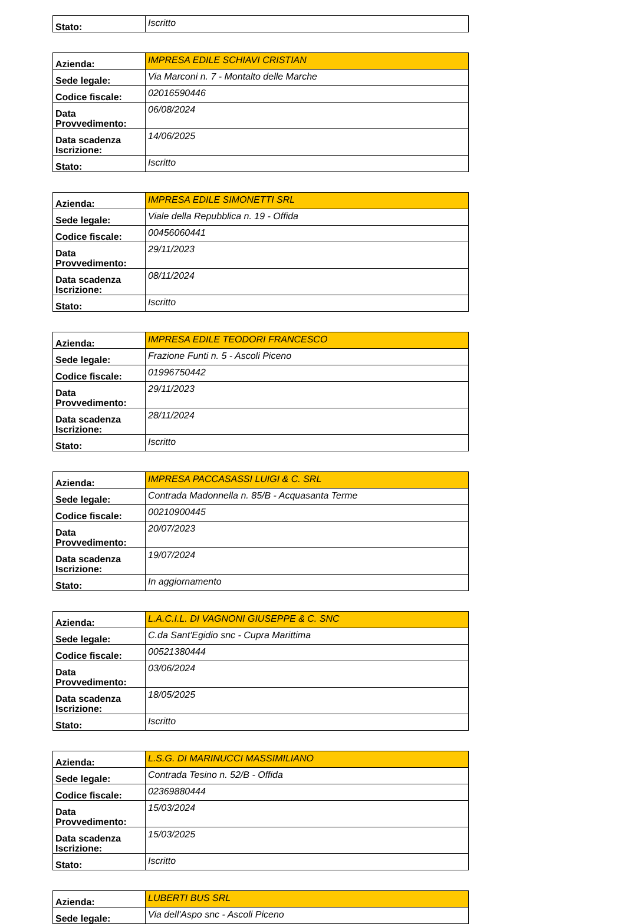| Stato: | Iscritto |
| Azienda: | IMPRESA EDILE SCHIAVI CRISTIAN |
| Sede legale: | Via Marconi n. 7 - Montalto delle Marche |
| Codice fiscale: | 02016590446 |
| Data Provvedimento: | 06/08/2024 |
| Data scadenza Iscrizione: | 14/06/2025 |
| Stato: | Iscritto |
| Azienda: | IMPRESA EDILE SIMONETTI SRL |
| Sede legale: | Viale della Repubblica n. 19 - Offida |
| Codice fiscale: | 00456060441 |
| Data Provvedimento: | 29/11/2023 |
| Data scadenza Iscrizione: | 08/11/2024 |
| Stato: | Iscritto |
| Azienda: | IMPRESA EDILE TEODORI FRANCESCO |
| Sede legale: | Frazione Funti n. 5 - Ascoli Piceno |
| Codice fiscale: | 01996750442 |
| Data Provvedimento: | 29/11/2023 |
| Data scadenza Iscrizione: | 28/11/2024 |
| Stato: | Iscritto |
| Azienda: | IMPRESA PACCASASSI LUIGI & C. SRL |
| Sede legale: | Contrada Madonnella n. 85/B - Acquasanta Terme |
| Codice fiscale: | 00210900445 |
| Data Provvedimento: | 20/07/2023 |
| Data scadenza Iscrizione: | 19/07/2024 |
| Stato: | In aggiornamento |
| Azienda: | L.A.C.I.L. DI VAGNONI GIUSEPPE & C. SNC |
| Sede legale: | C.da Sant'Egidio snc - Cupra Marittima |
| Codice fiscale: | 00521380444 |
| Data Provvedimento: | 03/06/2024 |
| Data scadenza Iscrizione: | 18/05/2025 |
| Stato: | Iscritto |
| Azienda: | L.S.G. DI MARINUCCI MASSIMILIANO |
| Sede legale: | Contrada Tesino n. 52/B - Offida |
| Codice fiscale: | 02369880444 |
| Data Provvedimento: | 15/03/2024 |
| Data scadenza Iscrizione: | 15/03/2025 |
| Stato: | Iscritto |
| Azienda: | LUBERTI BUS SRL |
| Sede legale: | Via dell'Aspo snc - Ascoli Piceno |